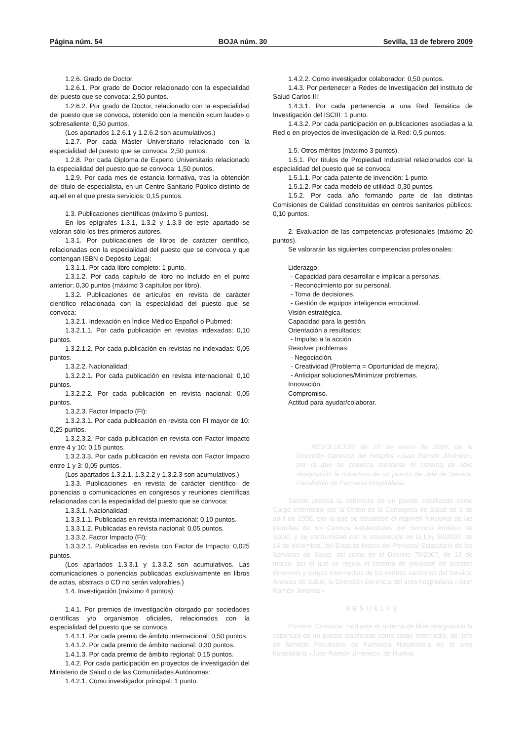Página núm. 54 BOJA núm. 30 Sevilla, 13 de febrero 2009
1.2.6. Grado de Doctor.
1.2.6.1. Por grado de Doctor relacionado con la especialidad del puesto que se convoca: 2,50 puntos.
1.2.6.2. Por grado de Doctor, relacionado con la especialidad del puesto que se convoca, obtenido con la mención «cum laude» o sobresaliente: 0,50 puntos.
(Los apartados 1.2.6.1 y 1.2.6.2 son acumulativos.)
1.2.7. Por cada Máster Universitario relacionado con la especialidad del puesto que se convoca: 2,50 puntos.
1.2.8. Por cada Diploma de Experto Universitario relacionado la especialidad del puesto que se convoca: 1,50 puntos.
1.2.9. Por cada mes de estancia formativa, tras la obtención del título de especialista, en un Centro Sanitario Público distinto de aquel en el que presta servicios: 0,15 puntos.
1.3. Publicaciones científicas (máximo 5 puntos).
En los epígrafes 1.3.1, 1.3.2 y 1.3.3 de este apartado se valoran sólo los tres primeros autores.
1.3.1. Por publicaciones de libros de carácter científico, relacionadas con la especialidad del puesto que se convoca y que contengan ISBN o Depósito Legal:
1.3.1.1. Por cada libro completo: 1 punto.
1.3.1.2. Por cada capítulo de libro no incluido en el punto anterior: 0,30 puntos (máximo 3 capítulos por libro).
1.3.2. Publicaciones de artículos en revista de carácter científico relacionada con la especialidad del puesto que se convoca:
1.3.2.1. Indexación en Índice Médico Español o Pubmed:
1.3.2.1.1. Por cada publicación en revistas indexadas: 0,10 puntos.
1.3.2.1.2. Por cada publicación en revistas no indexadas: 0,05 puntos.
1.3.2.2. Nacionalidad:
1.3.2.2.1. Por cada publicación en revista internacional: 0,10 puntos.
1.3.2.2.2. Por cada publicación en revista nacional: 0,05 puntos.
1.3.2.3. Factor Impacto (FI):
1.3.2.3.1. Por cada publicación en revista con FI mayor de 10: 0,25 puntos.
1.3.2.3.2. Por cada publicación en revista con Factor Impacto entre 4 y 10: 0,15 puntos.
1.3.2.3.3. Por cada publicación en revista con Factor Impacto entre 1 y 3: 0,05 puntos.
(Los apartados 1.3.2.1, 1.3.2.2 y 1.3.2.3 son acumulativos.)
1.3.3. Publicaciones -en revista de carácter científico- de ponencias o comunicaciones en congresos y reuniones científicas relacionadas con la especialidad del puesto que se convoca:
1.3.3.1. Nacionalidad:
1.3.3.1.1. Publicadas en revista internacional: 0,10 puntos.
1.3.3.1.2. Publicadas en revista nacional: 0,05 puntos.
1.3.3.2. Factor Impacto (FI):
1.3.3.2.1. Publicadas en revista con Factor de Impacto: 0,025 puntos.
(Los apartados 1.3.3.1 y 1.3.3.2 son acumulativos. Las comunicaciones o ponencias publicadas exclusivamente en libros de actas, abstracs o CD no serán valorables.)
1.4. Investigación (máximo 4 puntos).
1.4.1. Por premios de investigación otorgado por sociedades científicas y/o organismos oficiales, relacionados con la especialidad del puesto que se convoca:
1.4.1.1. Por cada premio de ámbito internacional: 0,50 puntos.
1.4.1.2. Por cada premio de ámbito nacional: 0,30 puntos.
1.4.1.3. Por cada premio de ámbito regional: 0,15 puntos.
1.4.2. Por cada participación en proyectos de investigación del Ministerio de Salud o de las Comunidades Autónomas:
1.4.2.1. Como investigador principal: 1 punto.
1.4.2.2. Como investigador colaborador: 0,50 puntos.
1.4.3. Por pertenecer a Redes de Investigación del Instituto de Salud Carlos III:
1.4.3.1. Por cada pertenencia a una Red Temática de Investigación del ISCIII: 1 punto.
1.4.3.2. Por cada participación en publicaciones asociadas a la Red o en proyectos de investigación de la Red: 0,5 puntos.
1.5. Otros méritos (máximo 3 puntos).
1.5.1. Por títulos de Propiedad Industrial relacionados con la especialidad del puesto que se convoca:
1.5.1.1. Por cada patente de invención: 1 punto.
1.5.1.2. Por cada modelo de utilidad: 0,30 puntos.
1.5.2. Por cada año formando parte de las distintas Comisiones de Calidad constituidas en centros sanitarios públicos: 0,10 puntos.
2. Evaluación de las competencias profesionales (máximo 20 puntos).
Se valorarán las siguientes competencias profesionales:
Liderazgo:
- Capacidad para desarrollar e implicar a personas.
- Reconocimiento por su personal.
- Toma de decisiones.
- Gestión de equipos inteligencia emocional.
Visión estratégica.
Capacidad para la gestión.
Orientación a resultados:
- Impulso a la acción.
Resolver problemas:
- Negociación.
- Creatividad (Problema = Oportunidad de mejora).
- Anticipar soluciones/Minimizar problemas.
Innovación.
Compromiso.
Actitud para ayudar/colaborar.
RESOLUCIÓN de 22 de enero de 2009, de la Dirección Gerencia del Hospital «Juan Ramón Jiménez», por la que se convoca mediante el sistema de libre designación la cobertura de un puesto de Jefe de Servicio Facultativo de Farmacia Hospitalaria.
Siendo precisa la cobertura de un puesto clasificado como Cargo Intermedio por la Orden de la Consejería de Salud de 5 de abril de 1990, por la que se establece el régimen funcional de las plantillas de los Centros Asistenciales del Servicio Andaluz de Salud, y de conformidad con lo establecido en la Ley 55/2003, de 16 de diciembre, del Estatuto Marco del Personal Estatutario de los Servicios de Salud, así como en el Decreto 75/2007, de 13 de marzo, por el que se regula el sistema de provisión de puestos directivos y cargos intermedios de los centros sanitarios del Servicio Andaluz de Salud, la Dirección Gerencia del área hospitalaria «Juan Ramón Jiménez»
RESUELVE
Primero. Convocar mediante el sistema de libre designación la cobertura de un puesto clasificado como cargo intermedio, de Jefe de Servicio Facultativo de Farmacia Hospitalaria en el área hospitalaria «Juan Ramón Jiménez», de Huelva.